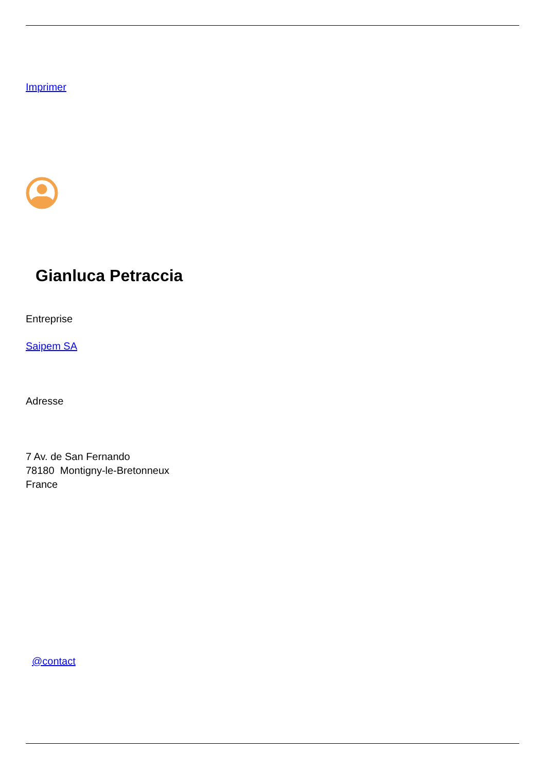Imprimer
Gianluca Petraccia
Entreprise
Saipem SA
Adresse
7 Av. de San Fernando
78180 Montigny-le-Bretonneux
France
@contact